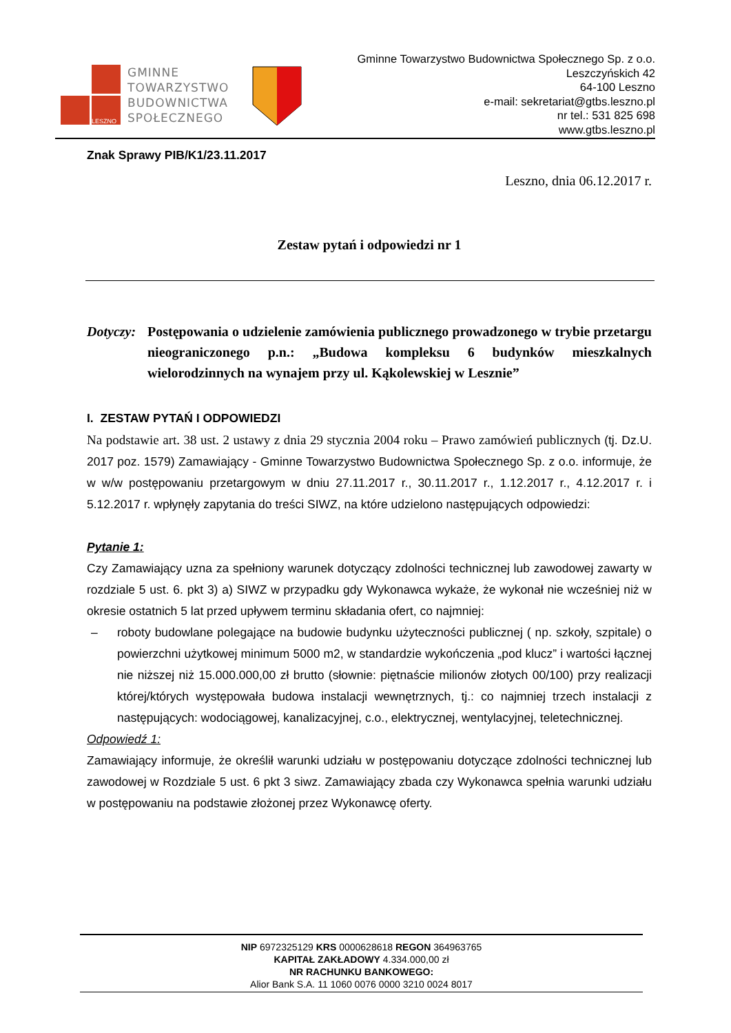LESZNO
GMINNE
TOWARZYSTWO
BUDOWNICTWA
SPOŁECZNEGO
Gminne Towarzystwo Budownictwa Społecznego Sp. z o.o.
Leszczyńskich 42
64-100 Leszno
e-mail: sekretariat@gtbs.leszno.pl
nr tel.: 531 825 698
www.gtbs.leszno.pl
Znak Sprawy PIB/K1/23.11.2017
Leszno, dnia 06.12.2017 r.
Zestaw pytań i odpowiedzi nr 1
Dotyczy:
Postępowania o udzielenie zamówienia publicznego prowadzonego w trybie przetargu nieograniczonego p.n.: „Budowa kompleksu 6 budynków mieszkalnych wielorodzinnych na wynajem przy ul. Kąkolewskiej w Lesznie”
I. ZESTAW PYTAŃ I ODPOWIEDZI
Na podstawie art. 38 ust. 2 ustawy z dnia 29 stycznia 2004 roku – Prawo zamówień publicznych (tj. Dz.U. 2017 poz. 1579) Zamawiający - Gminne Towarzystwo Budownictwa Społecznego Sp. z o.o. informuje, że w w/w postępowaniu przetargowym w dniu 27.11.2017 r., 30.11.2017 r., 1.12.2017 r., 4.12.2017 r. i 5.12.2017 r. wpłynęły zapytania do treści SIWZ, na które udzielono następujących odpowiedzi:
Pytanie 1:
Czy Zamawiający uzna za spełniony warunek dotyczący zdolności technicznej lub zawodowej zawarty w rozdziale 5 ust. 6. pkt 3) a) SIWZ w przypadku gdy Wykonawca wykaże, że wykonał nie wcześniej niż w okresie ostatnich 5 lat przed upływem terminu składania ofert, co najmniej:
– roboty budowlane polegające na budowie budynku użyteczności publicznej ( np. szkoły, szpitale) o powierzchni użytkowej minimum 5000 m2, w standardzie wykończenia „pod klucz” i wartości łącznej nie niższej niż 15.000.000,00 zł brutto (słownie: piętnaście milionów złotych 00/100) przy realizacji której/których występowała budowa instalacji wewnętrznych, tj.: co najmniej trzech instalacji z następujących: wodociągowej, kanalizacyjnej, c.o., elektrycznej, wentylacyjnej, teletechnicznej.
Odpowiedź 1:
Zamawiający informuje, że określił warunki udziału w postępowaniu dotyczące zdolności technicznej lub zawodowej w Rozdziale 5 ust. 6 pkt 3 siwz. Zamawiający zbada czy Wykonawca spełnia warunki udziału w postępowaniu na podstawie złożonej przez Wykonawcę oferty.
NIP 6972325129 KRS 0000628618 REGON 364963765
KAPITAŁ ZAKŁADOWY 4.334.000,00 zł
NR RACHUNKU BANKOWEGO:
Alior Bank S.A. 11 1060 0076 0000 3210 0024 8017